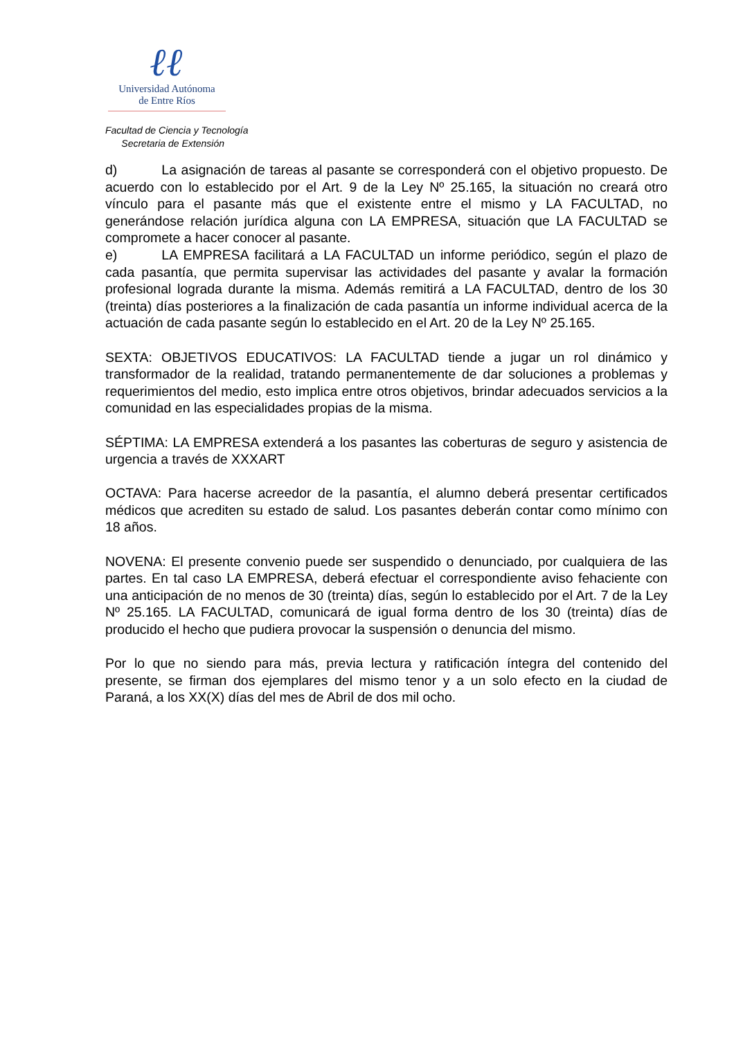ℓℓ
Universidad Autónoma
de Entre Ríos
Facultad de Ciencia y Tecnología
Secretaria de Extensión
d) La asignación de tareas al pasante se corresponderá con el objetivo propuesto. De acuerdo con lo establecido por el Art. 9 de la Ley Nº 25.165, la situación no creará otro vínculo para el pasante más que el existente entre el mismo y LA FACULTAD, no generándose relación jurídica alguna con LA EMPRESA, situación que LA FACULTAD se compromete a hacer conocer al pasante.
e) LA EMPRESA facilitará a LA FACULTAD un informe periódico, según el plazo de cada pasantía, que permita supervisar las actividades del pasante y avalar la formación profesional lograda durante la misma. Además remitirá a LA FACULTAD, dentro de los 30 (treinta) días posteriores a la finalización de cada pasantía un informe individual acerca de la actuación de cada pasante según lo establecido en el Art. 20 de la Ley Nº 25.165.
SEXTA: OBJETIVOS EDUCATIVOS: LA FACULTAD tiende a jugar un rol dinámico y transformador de la realidad, tratando permanentemente de dar soluciones a problemas y requerimientos del medio, esto implica entre otros objetivos, brindar adecuados servicios a la comunidad en las especialidades propias de la misma.
SÉPTIMA: LA EMPRESA extenderá a los pasantes las coberturas de seguro y asistencia de urgencia a través de XXXART
OCTAVA: Para hacerse acreedor de la pasantía, el alumno deberá presentar certificados médicos que acrediten su estado de salud. Los pasantes deberán contar como mínimo con 18 años.
NOVENA: El presente convenio puede ser suspendido o denunciado, por cualquiera de las partes. En tal caso LA EMPRESA, deberá efectuar el correspondiente aviso fehaciente con una anticipación de no menos de 30 (treinta) días, según lo establecido por el Art. 7 de la Ley Nº 25.165. LA FACULTAD, comunicará de igual forma dentro de los 30 (treinta) días de producido el hecho que pudiera provocar la suspensión o denuncia del mismo.
Por lo que no siendo para más, previa lectura y ratificación íntegra del contenido del presente, se firman dos ejemplares del mismo tenor y a un solo efecto en la ciudad de Paraná, a los XX(X) días del mes de Abril de dos mil ocho.